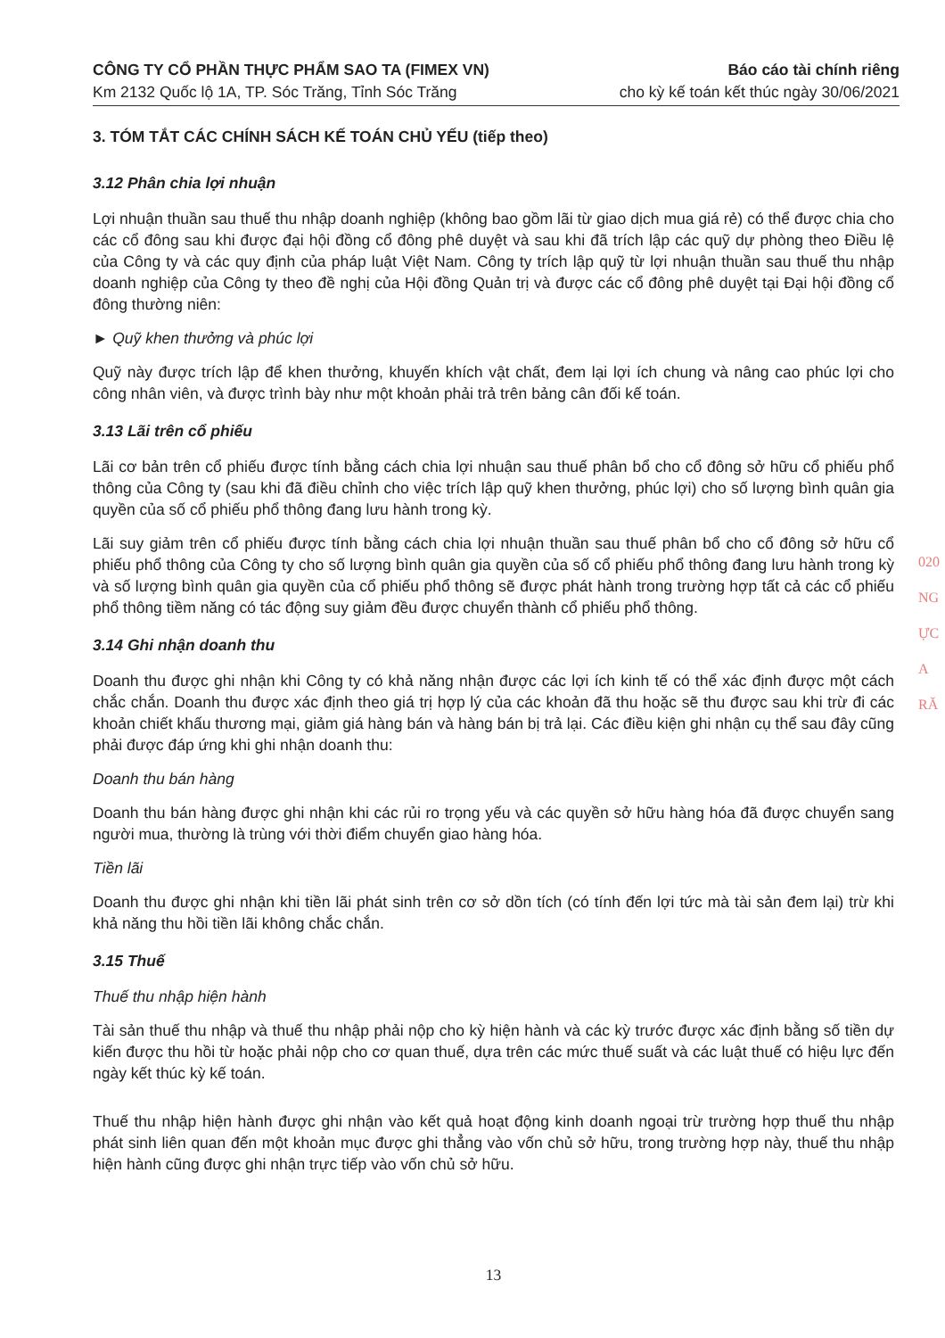CÔNG TY CỔ PHẦN THỰC PHẨM SAO TA (FIMEX VN)
Km 2132 Quốc lộ 1A, TP. Sóc Trăng, Tỉnh Sóc Trăng
Báo cáo tài chính riêng
cho kỳ kế toán kết thúc ngày 30/06/2021
3. TÓM TẮT CÁC CHÍNH SÁCH KẾ TOÁN CHỦ YẾU (tiếp theo)
3.12 Phân chia lợi nhuận
Lợi nhuận thuần sau thuế thu nhập doanh nghiệp (không bao gồm lãi từ giao dịch mua giá rẻ) có thể được chia cho các cổ đông sau khi được đại hội đồng cổ đông phê duyệt và sau khi đã trích lập các quỹ dự phòng theo Điều lệ của Công ty và các quy định của pháp luật Việt Nam. Công ty trích lập quỹ từ lợi nhuận thuần sau thuế thu nhập doanh nghiệp của Công ty theo đề nghị của Hội đồng Quản trị và được các cổ đông phê duyệt tại Đại hội đồng cổ đông thường niên:
► Quỹ khen thưởng và phúc lợi
Quỹ này được trích lập để khen thưởng, khuyến khích vật chất, đem lại lợi ích chung và nâng cao phúc lợi cho công nhân viên, và được trình bày như một khoản phải trả trên bảng cân đối kế toán.
3.13 Lãi trên cổ phiếu
Lãi cơ bản trên cổ phiếu được tính bằng cách chia lợi nhuận sau thuế phân bổ cho cổ đông sở hữu cổ phiếu phổ thông của Công ty (sau khi đã điều chỉnh cho việc trích lập quỹ khen thưởng, phúc lợi) cho số lượng bình quân gia quyền của số cổ phiếu phổ thông đang lưu hành trong kỳ.
Lãi suy giảm trên cổ phiếu được tính bằng cách chia lợi nhuận thuần sau thuế phân bổ cho cổ đông sở hữu cổ phiếu phổ thông của Công ty cho số lượng bình quân gia quyền của số cổ phiếu phổ thông đang lưu hành trong kỳ và số lượng bình quân gia quyền của cổ phiếu phổ thông sẽ được phát hành trong trường hợp tất cả các cổ phiếu phổ thông tiềm năng có tác động suy giảm đều được chuyển thành cổ phiếu phổ thông.
3.14 Ghi nhận doanh thu
Doanh thu được ghi nhận khi Công ty có khả năng nhận được các lợi ích kinh tế có thể xác định được một cách chắc chắn. Doanh thu được xác định theo giá trị hợp lý của các khoản đã thu hoặc sẽ thu được sau khi trừ đi các khoản chiết khấu thương mại, giảm giá hàng bán và hàng bán bị trả lại. Các điều kiện ghi nhận cụ thể sau đây cũng phải được đáp ứng khi ghi nhận doanh thu:
Doanh thu bán hàng
Doanh thu bán hàng được ghi nhận khi các rủi ro trọng yếu và các quyền sở hữu hàng hóa đã được chuyển sang người mua, thường là trùng với thời điểm chuyển giao hàng hóa.
Tiền lãi
Doanh thu được ghi nhận khi tiền lãi phát sinh trên cơ sở dồn tích (có tính đến lợi tức mà tài sản đem lại) trừ khi khả năng thu hồi tiền lãi không chắc chắn.
3.15 Thuế
Thuế thu nhập hiện hành
Tài sản thuế thu nhập và thuế thu nhập phải nộp cho kỳ hiện hành và các kỳ trước được xác định bằng số tiền dự kiến được thu hồi từ hoặc phải nộp cho cơ quan thuế, dựa trên các mức thuế suất và các luật thuế có hiệu lực đến ngày kết thúc kỳ kế toán.
Thuế thu nhập hiện hành được ghi nhận vào kết quả hoạt động kinh doanh ngoại trừ trường hợp thuế thu nhập phát sinh liên quan đến một khoản mục được ghi thẳng vào vốn chủ sở hữu, trong trường hợp này, thuế thu nhập hiện hành cũng được ghi nhận trực tiếp vào vốn chủ sở hữu.
13
020
NG
ỰC
A
RĂ